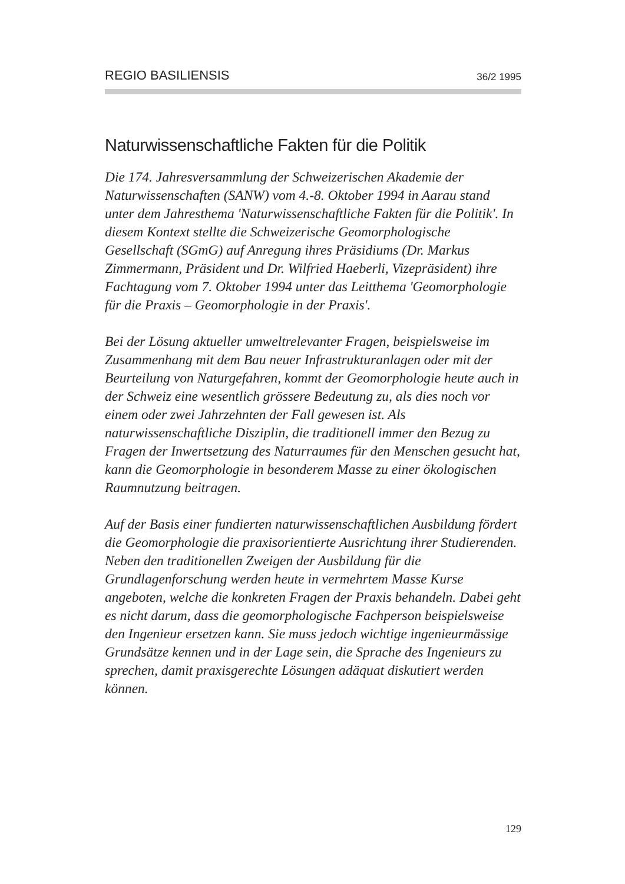REGIO BASILIENSIS 36/2 1995
Naturwissenschaftliche Fakten für die Politik
Die 174. Jahresversammlung der Schweizerischen Akademie der Naturwissenschaften (SANW) vom 4.-8. Oktober 1994 in Aarau stand unter dem Jahresthema 'Naturwissenschaftliche Fakten für die Politik'. In diesem Kontext stellte die Schweizerische Geomorphologische Gesellschaft (SGmG) auf Anregung ihres Präsidiums (Dr. Markus Zimmermann, Präsident und Dr. Wilfried Haeberli, Vizepräsident) ihre Fachtagung vom 7. Oktober 1994 unter das Leitthema 'Geomorphologie für die Praxis – Geomorphologie in der Praxis'.
Bei der Lösung aktueller umweltrelevanter Fragen, beispielsweise im Zusammenhang mit dem Bau neuer Infrastrukturanlagen oder mit der Beurteilung von Naturgefahren, kommt der Geomorphologie heute auch in der Schweiz eine wesentlich grössere Bedeutung zu, als dies noch vor einem oder zwei Jahrzehnten der Fall gewesen ist. Als naturwissenschaftliche Disziplin, die traditionell immer den Bezug zu Fragen der Inwertsetzung des Naturraumes für den Menschen gesucht hat, kann die Geomorphologie in besonderem Masse zu einer ökologischen Raumnutzung beitragen.
Auf der Basis einer fundierten naturwissenschaftlichen Ausbildung fördert die Geomorphologie die praxisorientierte Ausrichtung ihrer Studierenden. Neben den traditionellen Zweigen der Ausbildung für die Grundlagenforschung werden heute in vermehrtem Masse Kurse angeboten, welche die konkreten Fragen der Praxis behandeln. Dabei geht es nicht darum, dass die geomorphologische Fachperson beispielsweise den Ingenieur ersetzen kann. Sie muss jedoch wichtige ingenieurmässige Grundsätze kennen und in der Lage sein, die Sprache des Ingenieurs zu sprechen, damit praxisgerechte Lösungen adäquat diskutiert werden können.
129